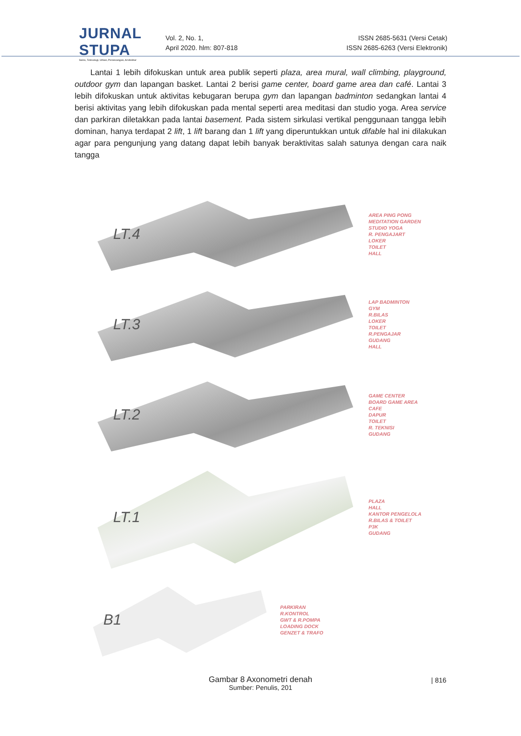JURNAL STUPA
Sains, Teknologi, Urban, Perancangan, Arsitektur
Vol. 2, No. 1,
April 2020. hlm: 807-818
ISSN 2685-5631 (Versi Cetak)
ISSN 2685-6263 (Versi Elektronik)
Lantai 1 lebih difokuskan untuk area publik seperti plaza, area mural, wall climbing, playground, outdoor gym dan lapangan basket. Lantai 2 berisi game center, board game area dan café. Lantai 3 lebih difokuskan untuk aktivitas kebugaran berupa gym dan lapangan badminton sedangkan lantai 4 berisi aktivitas yang lebih difokuskan pada mental seperti area meditasi dan studio yoga. Area service dan parkiran diletakkan pada lantai basement. Pada sistem sirkulasi vertikal penggunaan tangga lebih dominan, hanya terdapat 2 lift, 1 lift barang dan 1 lift yang diperuntukkan untuk difable hal ini dilakukan agar para pengunjung yang datang dapat lebih banyak beraktivitas salah satunya dengan cara naik tangga
LT.4
AREA PING PONG
MEDITATION GARDEN
STUDIO YOGA
R. PENGAJART
LOKER
TOILET
HALL
LT.3
LAP BADMINTON
GYM
R.BILAS
LOKER
TOILET
R.PENGAJAR
GUDANG
HALL
LT.2
GAME CENTER
BOARD GAME AREA
CAFE
DAPUR
TOILET
R. TEKNISI
GUDANG
LT.1
PLAZA
HALL
KANTOR PENGELOLA
R.BILAS & TOILET
P3K
GUDANG
B1
PARKIRAN
R.KONTROL
GWT & R.POMPA
LOADING DOCK
GENZET & TRAFO
Gambar 8 Axonometri denah
Sumber: Penulis, 201
| 816